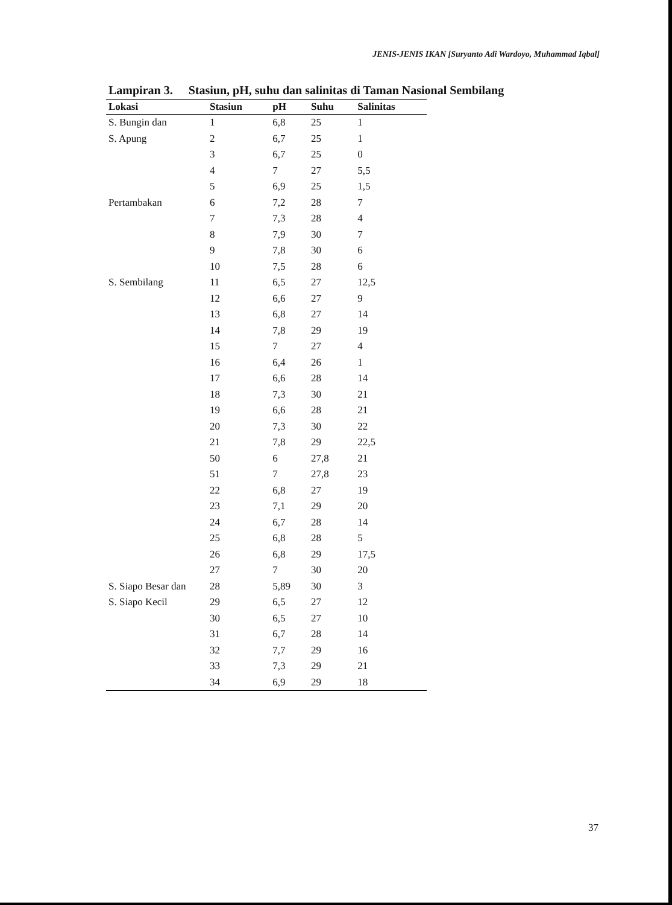JENIS-JENIS IKAN [Suryanto Adi Wardoyo, Muhammad Iqbal]
Lampiran 3. Stasiun, pH, suhu dan salinitas di Taman Nasional Sembilang
| Lokasi | Stasiun | pH | Suhu | Salinitas |
| --- | --- | --- | --- | --- |
| S. Bungin dan | 1 | 6,8 | 25 | 1 |
| S. Apung | 2 | 6,7 | 25 | 1 |
| | 3 | 6,7 | 25 | 0 |
| | 4 | 7 | 27 | 5,5 |
| | 5 | 6,9 | 25 | 1,5 |
| Pertambakan | 6 | 7,2 | 28 | 7 |
| | 7 | 7,3 | 28 | 4 |
| | 8 | 7,9 | 30 | 7 |
| | 9 | 7,8 | 30 | 6 |
| | 10 | 7,5 | 28 | 6 |
| S. Sembilang | 11 | 6,5 | 27 | 12,5 |
| | 12 | 6,6 | 27 | 9 |
| | 13 | 6,8 | 27 | 14 |
| | 14 | 7,8 | 29 | 19 |
| | 15 | 7 | 27 | 4 |
| | 16 | 6,4 | 26 | 1 |
| | 17 | 6,6 | 28 | 14 |
| | 18 | 7,3 | 30 | 21 |
| | 19 | 6,6 | 28 | 21 |
| | 20 | 7,3 | 30 | 22 |
| | 21 | 7,8 | 29 | 22,5 |
| | 50 | 6 | 27,8 | 21 |
| | 51 | 7 | 27,8 | 23 |
| | 22 | 6,8 | 27 | 19 |
| | 23 | 7,1 | 29 | 20 |
| | 24 | 6,7 | 28 | 14 |
| | 25 | 6,8 | 28 | 5 |
| | 26 | 6,8 | 29 | 17,5 |
| | 27 | 7 | 30 | 20 |
| S. Siapo Besar dan | 28 | 5,89 | 30 | 3 |
| S. Siapo Kecil | 29 | 6,5 | 27 | 12 |
| | 30 | 6,5 | 27 | 10 |
| | 31 | 6,7 | 28 | 14 |
| | 32 | 7,7 | 29 | 16 |
| | 33 | 7,3 | 29 | 21 |
| | 34 | 6,9 | 29 | 18 |
37